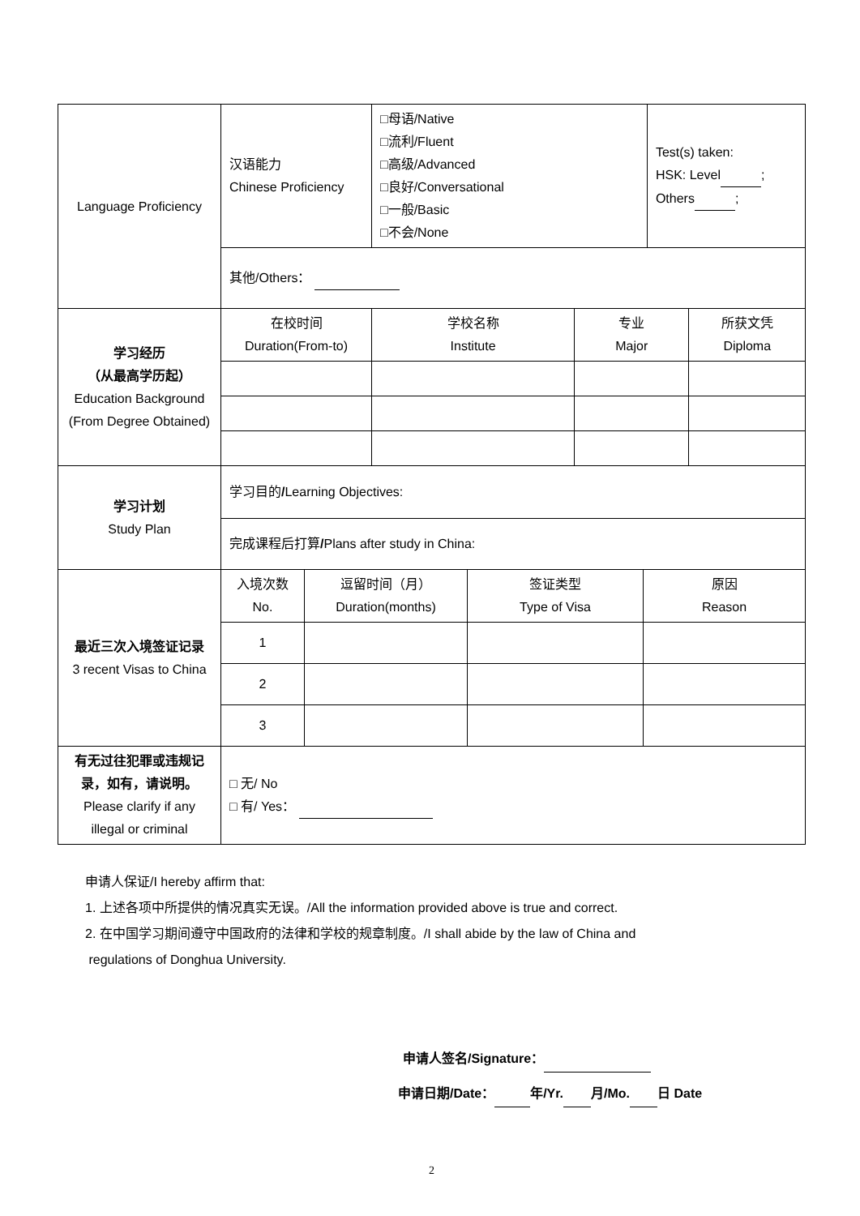| Language Proficiency | 汉语能力 Chinese Proficiency | □母语/Native □流利/Fluent □高级/Advanced □良好/Conversational □一般/Basic □不会/None | | Test(s) taken: HSK: Level ; Others ; | |
| | 其他/Others： | | | | |
| 学习经历 （从最高学历起） Education Background (From Degree Obtained) | 在校时间 Duration(From-to) | 学校名称 Institute | 专业 Major | | 所获文凭 Diploma |
| 学习计划 Study Plan | 学习目的 / Learning Objectives: | | | | |
| | 完成课程后打算 / Plans after study in China: | | | | |
| 最近三次入境签证记录 3 recent Visas to China | / 入境次数 No. / 逗留时间（月） Duration(months) / 签证类型 Type of Visa / 原因 Reason / / 1 / / / / / 2 / / / / / 3 / / / / | | | | |
| 有无过往犯罪或违规记录，如有，请说明。 Please clarify if any illegal or criminal | □ 无/ No □ 有/ Yes： | | | | |
申请人保证/I hereby affirm that:
1. 上述各项中所提供的情况真实无误。/All the information provided above is true and correct.
2. 在中国学习期间遵守中国政府的法律和学校的规章制度。/I shall abide by the law of China and
regulations of Donghua University.
申请人签名/Signature：
申请日期/Date： 年/Yr. 月/Mo. 日 Date
2